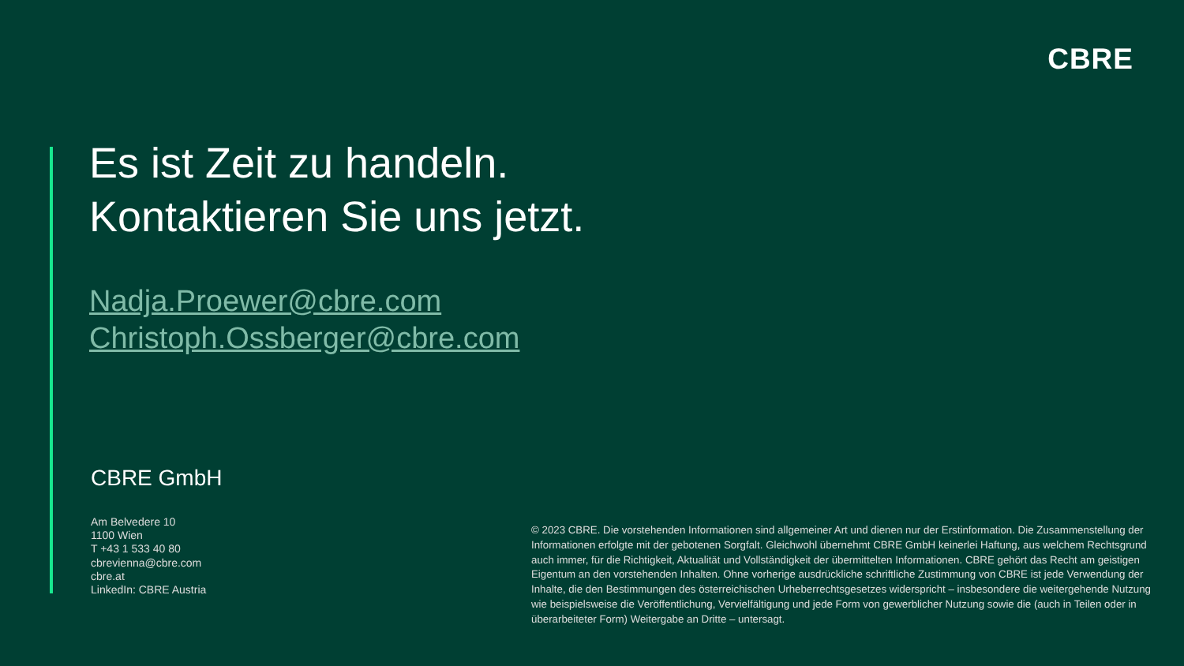CBRE
Es ist Zeit zu handeln.
Kontaktieren Sie uns jetzt.
Nadja.Proewer@cbre.com
Christoph.Ossberger@cbre.com
CBRE GmbH
Am Belvedere 10
1100 Wien
T +43 1 533 40 80
cbrevienna@cbre.com
cbre.at
LinkedIn: CBRE Austria
© 2023 CBRE. Die vorstehenden Informationen sind allgemeiner Art und dienen nur der Erstinformation. Die Zusammenstellung der Informationen erfolgte mit der gebotenen Sorgfalt. Gleichwohl übernehmt CBRE GmbH keinerlei Haftung, aus welchem Rechtsgrund auch immer, für die Richtigkeit, Aktualität und Vollständigkeit der übermittelten Informationen. CBRE gehört das Recht am geistigen Eigentum an den vorstehenden Inhalten. Ohne vorherige ausdrückliche schriftliche Zustimmung von CBRE ist jede Verwendung der Inhalte, die den Bestimmungen des österreichischen Urheberrechtsgesetzes widerspricht – insbesondere die weitergehende Nutzung wie beispielsweise die Veröffentlichung, Vervielfältigung und jede Form von gewerblicher Nutzung sowie die (auch in Teilen oder in überarbeiteter Form) Weitergabe an Dritte – untersagt.